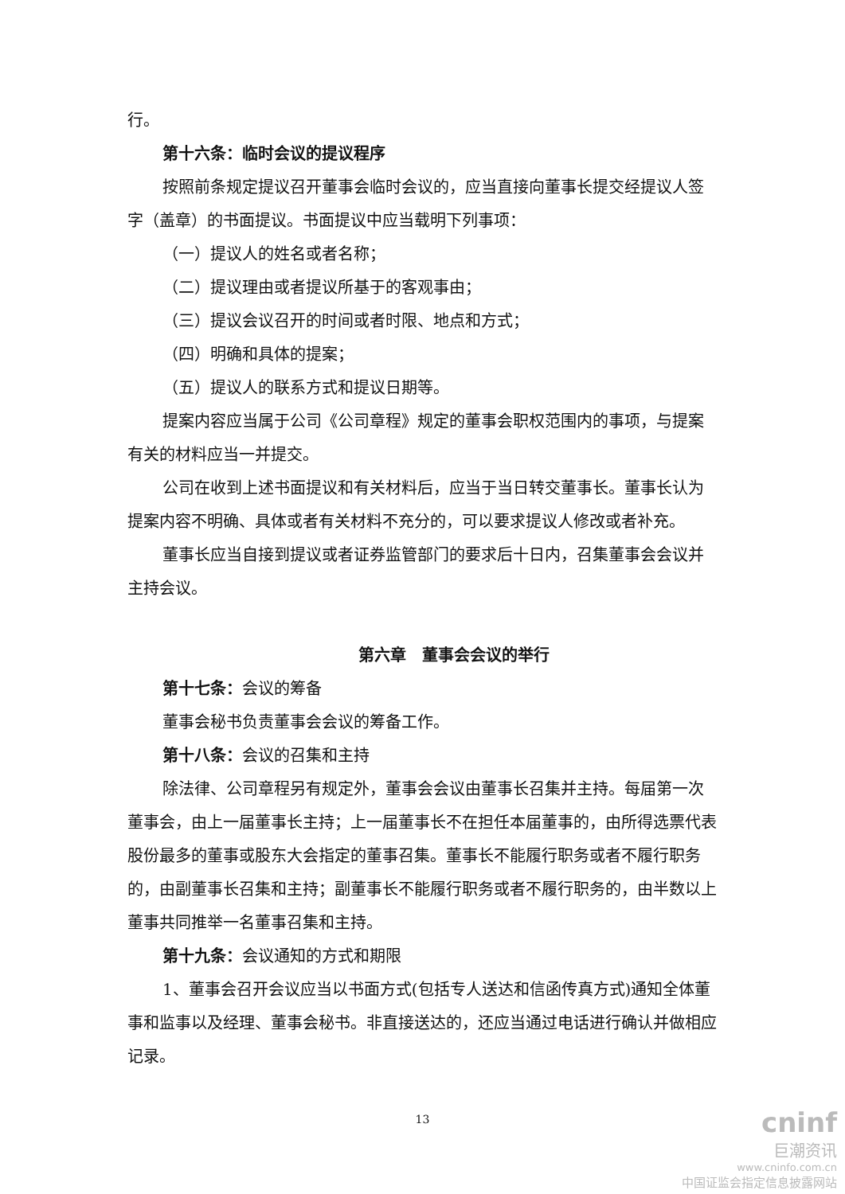行。
第十六条：临时会议的提议程序
按照前条规定提议召开董事会临时会议的，应当直接向董事长提交经提议人签字（盖章）的书面提议。书面提议中应当载明下列事项：
（一）提议人的姓名或者名称；
（二）提议理由或者提议所基于的客观事由；
（三）提议会议召开的时间或者时限、地点和方式；
（四）明确和具体的提案；
（五）提议人的联系方式和提议日期等。
提案内容应当属于公司《公司章程》规定的董事会职权范围内的事项，与提案有关的材料应当一并提交。
公司在收到上述书面提议和有关材料后，应当于当日转交董事长。董事长认为提案内容不明确、具体或者有关材料不充分的，可以要求提议人修改或者补充。
董事长应当自接到提议或者证券监管部门的要求后十日内，召集董事会会议并主持会议。
第六章　董事会会议的举行
第十七条：会议的筹备
董事会秘书负责董事会会议的筹备工作。
第十八条：会议的召集和主持
除法律、公司章程另有规定外，董事会会议由董事长召集并主持。每届第一次董事会，由上一届董事长主持；上一届董事长不在担任本届董事的，由所得选票代表股份最多的董事或股东大会指定的董事召集。董事长不能履行职务或者不履行职务的，由副董事长召集和主持；副董事长不能履行职务或者不履行职务的，由半数以上董事共同推举一名董事召集和主持。
第十九条：会议通知的方式和期限
1、董事会召开会议应当以书面方式(包括专人送达和信函传真方式)通知全体董事和监事以及经理、董事会秘书。非直接送达的，还应当通过电话进行确认并做相应记录。
13
cninf
巨潮资讯
www.cninfo.com.cn
中国证监会指定信息披露网站